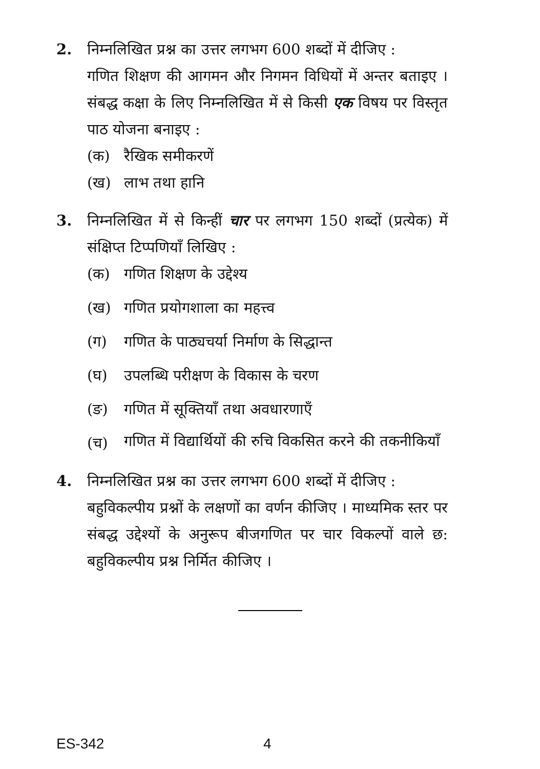2. निम्नलिखित प्रश्न का उत्तर लगभग 600 शब्दों में दीजिए :
गणित शिक्षण की आगमन और निगमन विधियों में अन्तर बताइए । संबद्ध कक्षा के लिए निम्नलिखित में से किसी एक विषय पर विस्तृत पाठ योजना बनाइए :
(क) रैखिक समीकरणें
(ख) लाभ तथा हानि
3. निम्नलिखित में से किन्हीं चार पर लगभग 150 शब्दों (प्रत्येक) में संक्षिप्त टिप्पणियाँ लिखिए :
(क) गणित शिक्षण के उद्देश्य
(ख) गणित प्रयोगशाला का महत्त्व
(ग) गणित के पाठ्यचर्या निर्माण के सिद्धान्त
(घ) उपलब्धि परीक्षण के विकास के चरण
(ङ) गणित में सूक्तियाँ तथा अवधारणाएँ
(च) गणित में विद्यार्थियों की रुचि विकसित करने की तकनीकियाँ
4. निम्नलिखित प्रश्न का उत्तर लगभग 600 शब्दों में दीजिए :
बहुविकल्पीय प्रश्नों के लक्षणों का वर्णन कीजिए । माध्यमिक स्तर पर संबद्ध उद्देश्यों के अनुरूप बीजगणित पर चार विकल्पों वाले छ: बहुविकल्पीय प्रश्न निर्मित कीजिए ।
ES-342 4